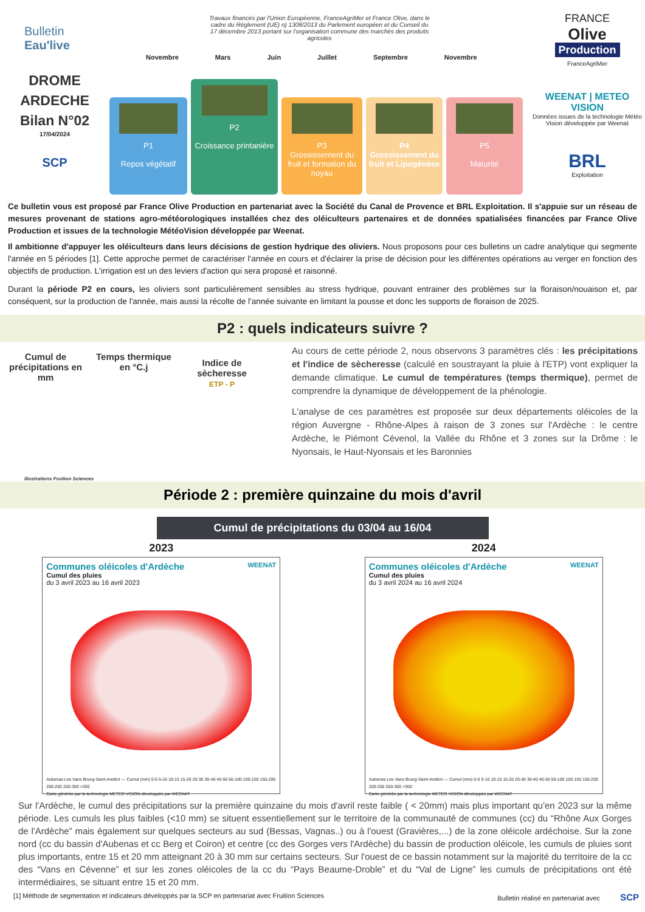Bulletin
Eau'live
DROME
ARDECHE
Bilan N°02
17/04/2024
SCP
Travaux financés par l'Union Européenne, FranceAgriMer et France Olive, dans le cadre du Règlement (UE) n) 1308/2013 du Parlement européen et du Conseil du 17 décembre 2013 portant sur l'organisation commune des marchés des produits agricoles
Novembre Mars Juin Juillet Septembre Novembre
P1
Repos végétatif
P2
Croissance printanière
P3
Grossissement du fruit et formation du noyau
P4
Grossissement du fruit et Lipogénèse
P5
Maturité
FRANCE
Olive
Production
FranceAgriMer
WEENAT | METEO VISION
Données issues de la technologie Météo Vision développée par Weenat
BRL
Exploitation
Ce bulletin vous est proposé par France Olive Production en partenariat avec la Société du Canal de Provence et BRL Exploitation. Il s'appuie sur un réseau de mesures provenant de stations agro-météorologiques installées chez des oléiculteurs partenaires et de données spatialisées financées par France Olive Production et issues de la technologie MétéoVision développée par Weenat.
Il ambitionne d'appuyer les oléiculteurs dans leurs décisions de gestion hydrique des oliviers. Nous proposons pour ces bulletins un cadre analytique qui segmente l'année en 5 périodes [1]. Cette approche permet de caractériser l'année en cours et d'éclairer la prise de décision pour les différentes opérations au verger en fonction des objectifs de production. L'irrigation est un des leviers d'action qui sera proposé et raisonné.
Durant la période P2 en cours, les oliviers sont particulièrement sensibles au stress hydrique, pouvant entrainer des problèmes sur la floraison/nouaison et, par conséquent, sur la production de l'année, mais aussi la récolte de l'année suivante en limitant la pousse et donc les supports de floraison de 2025.
P2 : quels indicateurs suivre ?
Cumul de précipitations en mm
Temps thermique en °C.j
Indice de sècheresse
ETP - P
Illustrations Fruition Sciences
Au cours de cette période 2, nous observons 3 paramètres clés : les précipitations et l'indice de sècheresse (calculé en soustrayant la pluie à l'ETP) vont expliquer la demande climatique. Le cumul de températures (temps thermique), permet de comprendre la dynamique de développement de la phénologie.
L'analyse de ces paramètres est proposée sur deux départements oléicoles de la région Auvergne - Rhône-Alpes à raison de 3 zones sur l'Ardèche : le centre Ardèche, le Piémont Cévenol, la Vallée du Rhône et 3 zones sur la Drôme : le Nyonsais, le Haut-Nyonsais et les Baronnies
Période 2 : première quinzaine du mois d'avril
Cumul de précipitations du 03/04 au 16/04
2023 2024
Communes oléicoles d'Ardèche WEENAT
Cumul des pluies
du 3 avril 2023 au 16 avril 2023
Aubenas Les Vans Bourg-Saint-Andéol — Cumul (mm) 0-5 5-10 10-15 15-20 20-30 30-40 40-50 50-100 100-150 150-200 200-250 250-300 >300
Carte générée par la technologie METEO VISION développée par WEENAT
Communes oléicoles d'Ardèche WEENAT
Cumul des pluies
du 3 avril 2024 au 16 avril 2024
Aubenas Les Vans Bourg-Saint-Andéol — Cumul (mm) 0-5 5-10 10-15 15-20 20-30 30-40 40-50 50-100 100-150 150-200 200-250 250-300 >300
Carte générée par la technologie METEO VISION développée par WEENAT
Sur l'Ardèche, le cumul des précipitations sur la première quinzaine du mois d'avril reste faible ( < 20mm) mais plus important qu'en 2023 sur la même période. Les cumuls les plus faibles (<10 mm) se situent essentiellement sur le territoire de la communauté de communes (cc) du “Rhône Aux Gorges de l'Ardèche” mais également sur quelques secteurs au sud (Bessas, Vagnas..) ou à l'ouest (Gravières,...) de la zone oléicole ardéchoise. Sur la zone nord (cc du bassin d'Aubenas et cc Berg et Coiron) et centre (cc des Gorges vers l'Ardèche) du bassin de production oléicole, les cumuls de pluies sont plus importants, entre 15 et 20 mm atteignant 20 à 30 mm sur certains secteurs. Sur l'ouest de ce bassin notamment sur la majorité du territoire de la cc des “Vans en Cévenne” et sur les zones oléicoles de la cc du “Pays Beaume-Droble” et du “Val de Ligne” les cumuls de précipitations ont été intermédiaires, se situant entre 15 et 20 mm.
[1] Méthode de segmentation et indicateurs développés par la SCP en partenariat avec Fruition Sciences Bulletin réalisé en partenariat avec SCP